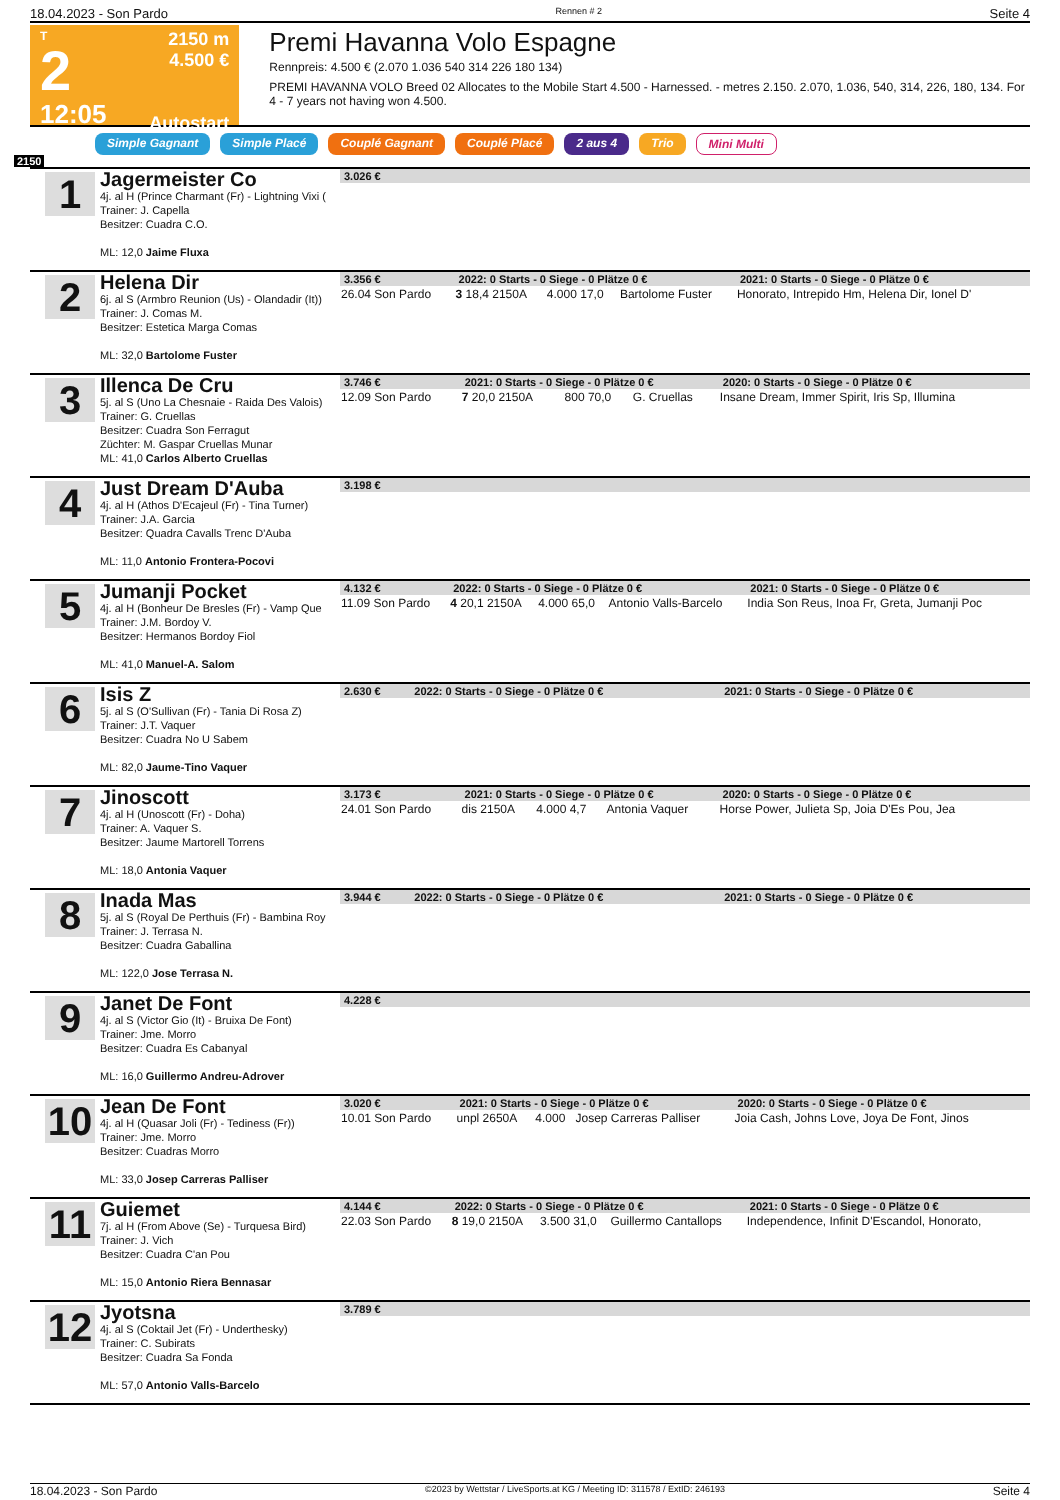18.04.2023 - Son Pardo Rennen # 2 Seite 4
T
2
12:05
2150 m
4.500 €
Autostart
Premi Havanna Volo Espagne
Rennpreis: 4.500 € (2.070 1.036 540 314 226 180 134)
PREMI HAVANNA VOLO Breed 02 Allocates to the Mobile Start 4.500 - Harnessed. - metres 2.150. 2.070, 1.036, 540, 314, 226, 180, 134. For 4 - 7 years not having won 4.500.
Simple Gagnant Simple Placé Couplé Gagnant Couplé Placé 2 aus 4 Trio Mini Multi
2150
1
Jagermeister Co
4j. al H (Prince Charmant (Fr) - Lightning Vixi (
Trainer: J. Capella
Besitzer: Cuadra C.O.
ML: 12,0 Jaime Fluxa
| 3.026 € |
| --- |
2
Helena Dir
6j. al S (Armbro Reunion (Us) - Olandadir (It))
Trainer: J. Comas M.
Besitzer: Estetica Marga Comas
ML: 32,0 Bartolome Fuster
| 3.356 € | 2022: 0 Starts - 0 Siege - 0 Plätze 0 € | | | 2021: 0 Starts - 0 Siege - 0 Plätze 0 € |
| --- | --- | --- | --- | --- |
| 26.04 Son Pardo | 3 18,4 2150A | 4.000 17,0 | Bartolome Fuster | Honorato, Intrepido Hm, Helena Dir, Ionel D' |
3
Illenca De Cru
5j. al S (Uno La Chesnaie - Raida Des Valois)
Trainer: G. Cruellas
Besitzer: Cuadra Son Ferragut
Züchter: M. Gaspar Cruellas Munar
ML: 41,0 Carlos Alberto Cruellas
| 3.746 € | 2021: 0 Starts - 0 Siege - 0 Plätze 0 € | | | 2020: 0 Starts - 0 Siege - 0 Plätze 0 € |
| --- | --- | --- | --- | --- |
| 12.09 Son Pardo | 7 20,0 2150A | 800 70,0 | G. Cruellas | Insane Dream, Immer Spirit, Iris Sp, Illumina |
4
Just Dream D'Auba
4j. al H (Athos D'Ecajeul (Fr) - Tina Turner)
Trainer: J.A. Garcia
Besitzer: Quadra Cavalls Trenc D'Auba
ML: 11,0 Antonio Frontera-Pocovi
| 3.198 € |
| --- |
5
Jumanji Pocket
4j. al H (Bonheur De Bresles (Fr) - Vamp Que
Trainer: J.M. Bordoy V.
Besitzer: Hermanos Bordoy Fiol
ML: 41,0 Manuel-A. Salom
| 4.132 € | 2022: 0 Starts - 0 Siege - 0 Plätze 0 € | | | 2021: 0 Starts - 0 Siege - 0 Plätze 0 € |
| --- | --- | --- | --- | --- |
| 11.09 Son Pardo | 4 20,1 2150A | 4.000 65,0 | Antonio Valls-Barcelo | India Son Reus, Inoa Fr, Greta, Jumanji Poc |
6
Isis Z
5j. al S (O'Sullivan (Fr) - Tania Di Rosa Z)
Trainer: J.T. Vaquer
Besitzer: Cuadra No U Sabem
ML: 82,0 Jaume-Tino Vaquer
| 2.630 € | 2022: 0 Starts - 0 Siege - 0 Plätze 0 € | 2021: 0 Starts - 0 Siege - 0 Plätze 0 € |
| --- | --- | --- |
7
Jinoscott
4j. al H (Unoscott (Fr) - Doha)
Trainer: A. Vaquer S.
Besitzer: Jaume Martorell Torrens
ML: 18,0 Antonia Vaquer
| 3.173 € | 2021: 0 Starts - 0 Siege - 0 Plätze 0 € | | | 2020: 0 Starts - 0 Siege - 0 Plätze 0 € |
| --- | --- | --- | --- | --- |
| 24.01 Son Pardo | dis 2150A | 4.000 4,7 | Antonia Vaquer | Horse Power, Julieta Sp, Joia D'Es Pou, Jea |
8
Inada Mas
5j. al S (Royal De Perthuis (Fr) - Bambina Roy
Trainer: J. Terrasa N.
Besitzer: Cuadra Gaballina
ML: 122,0 Jose Terrasa N.
| 3.944 € | 2022: 0 Starts - 0 Siege - 0 Plätze 0 € | 2021: 0 Starts - 0 Siege - 0 Plätze 0 € |
| --- | --- | --- |
9
Janet De Font
4j. al S (Victor Gio (It) - Bruixa De Font)
Trainer: Jme. Morro
Besitzer: Cuadra Es Cabanyal
ML: 16,0 Guillermo Andreu-Adrover
| 4.228 € |
| --- |
10
Jean De Font
4j. al H (Quasar Joli (Fr) - Tediness (Fr))
Trainer: Jme. Morro
Besitzer: Cuadras Morro
ML: 33,0 Josep Carreras Palliser
| 3.020 € | 2021: 0 Starts - 0 Siege - 0 Plätze 0 € | | | 2020: 0 Starts - 0 Siege - 0 Plätze 0 € |
| --- | --- | --- | --- | --- |
| 10.01 Son Pardo | unpl 2650A | 4.000 | Josep Carreras Palliser | Joia Cash, Johns Love, Joya De Font, Jinos |
11
Guiemet
7j. al H (From Above (Se) - Turquesa Bird)
Trainer: J. Vich
Besitzer: Cuadra C'an Pou
ML: 15,0 Antonio Riera Bennasar
| 4.144 € | 2022: 0 Starts - 0 Siege - 0 Plätze 0 € | | | 2021: 0 Starts - 0 Siege - 0 Plätze 0 € |
| --- | --- | --- | --- | --- |
| 22.03 Son Pardo | 8 19,0 2150A | 3.500 31,0 | Guillermo Cantallops | Independence, Infinit D'Escandol, Honorato, |
12
Jyotsna
4j. al S (Coktail Jet (Fr) - Underthesky)
Trainer: C. Subirats
Besitzer: Cuadra Sa Fonda
ML: 57,0 Antonio Valls-Barcelo
| 3.789 € |
| --- |
18.04.2023 - Son Pardo ©2023 by Wettstar / LiveSports.at KG / Meeting ID: 311578 / ExtID: 246193 Seite 4